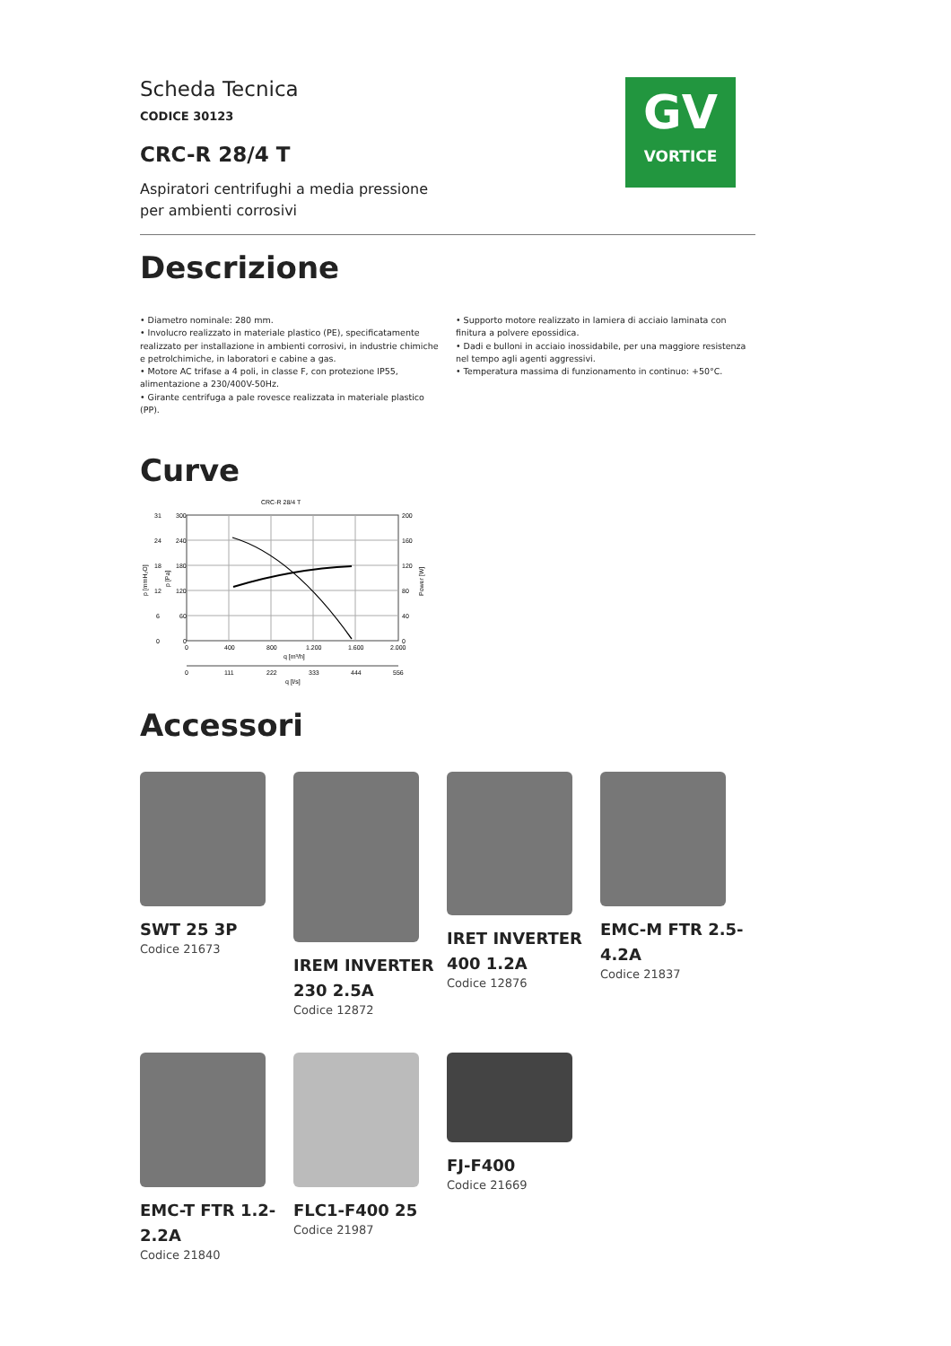GV
VORTICE
Scheda Tecnica
CODICE 30123
CRC-R 28/4 T
Aspiratori centrifughi a media pressione
per ambienti corrosivi
Descrizione
• Diametro nominale: 280 mm.
• Involucro realizzato in materiale plastico (PE), specificatamente realizzato per installazione in ambienti corrosivi, in industrie chimiche e petrolchimiche, in laboratori e cabine a gas.
• Motore AC trifase a 4 poli, in classe F, con protezione IP55, alimentazione a 230/400V-50Hz.
• Girante centrifuga a pale rovesce realizzata in materiale plastico (PP).
• Supporto motore realizzato in lamiera di acciaio laminata con finitura a polvere epossidica.
• Dadi e bulloni in acciaio inossidabile, per una maggiore resistenza nel tempo agli agenti aggressivi.
• Temperatura massima di funzionamento in continuo: +50°C.
Curve
CRC-R 28/4 T
300
240
180
120
60
0
31
24
18
12
6
0
200
160
120
80
40
0
0
400
800
1.200
1.600
2.000
q [m³/h]
0
111
222
333
444
556
q [l/s]
p [mmH₂O]
p [Pa]
Power [W]
Accessori
SWT 25 3P
Codice 21673
IREM INVERTER 230 2.5A
Codice 12872
IRET INVERTER 400 1.2A
Codice 12876
EMC-M FTR 2.5-4.2A
Codice 21837
EMC-T FTR 1.2-2.2A
Codice 21840
FLC1-F400 25
Codice 21987
FJ-F400
Codice 21669